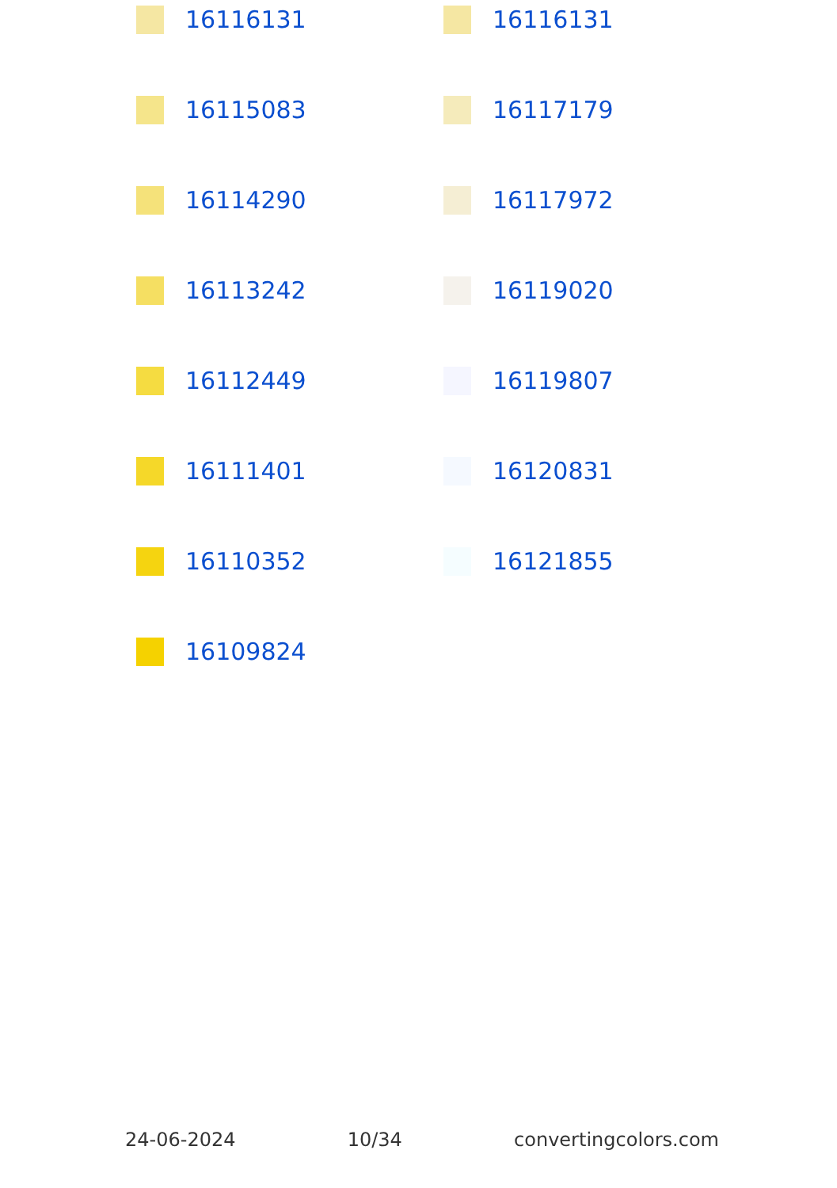16116131
16115083
16114290
16113242
16112449
16111401
16110352
16109824
16116131
16117179
16117972
16119020
16119807
16120831
16121855
24-06-2024 10/34 convertingcolors.com